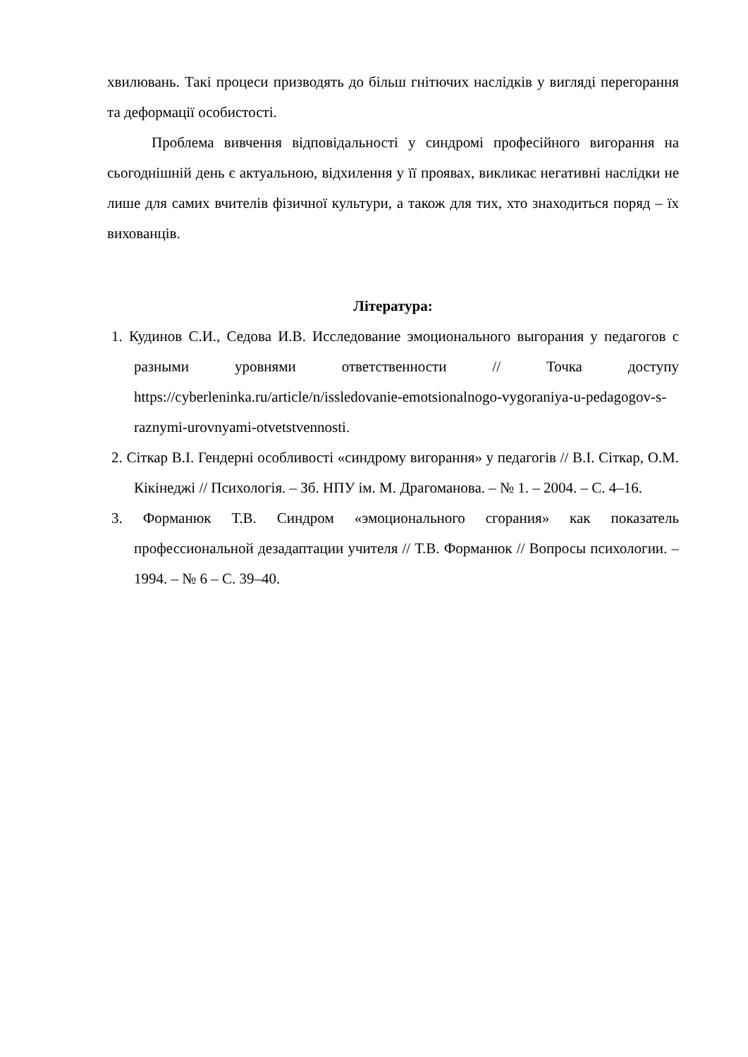хвилювань. Такі процеси призводять до більш гнітючих наслідків у вигляді перегорання та деформації особистості.
Проблема вивчення відповідальності у синдромі професійного вигорання на сьогоднішній день є актуальною, відхилення у її проявах, викликає негативні наслідки не лише для самих вчителів фізичної культури, а також для тих, хто знаходиться поряд – їх вихованців.
Література:
1. Кудинов С.И., Седова И.В. Исследование эмоционального выгорания у педагогов с разными уровнями ответственности // Точка доступу https://cyberleninka.ru/article/n/issledovanie-emotsionalnogo-vygoraniya-u-pedagogov-s-raznymi-urovnyami-otvetstvennosti.
2. Сіткар В.І. Гендерні особливості «синдрому вигорання» у педагогів // В.І. Сіткар, О.М. Кікінеджі // Психологія. – Зб. НПУ ім. М. Драгоманова. – № 1. – 2004. – С. 4–16.
3. Форманюк Т.В. Синдром «эмоционального сгорания» как показатель профессиональной дезадаптации учителя // Т.В. Форманюк // Вопросы психологии. – 1994. – № 6 – С. 39–40.